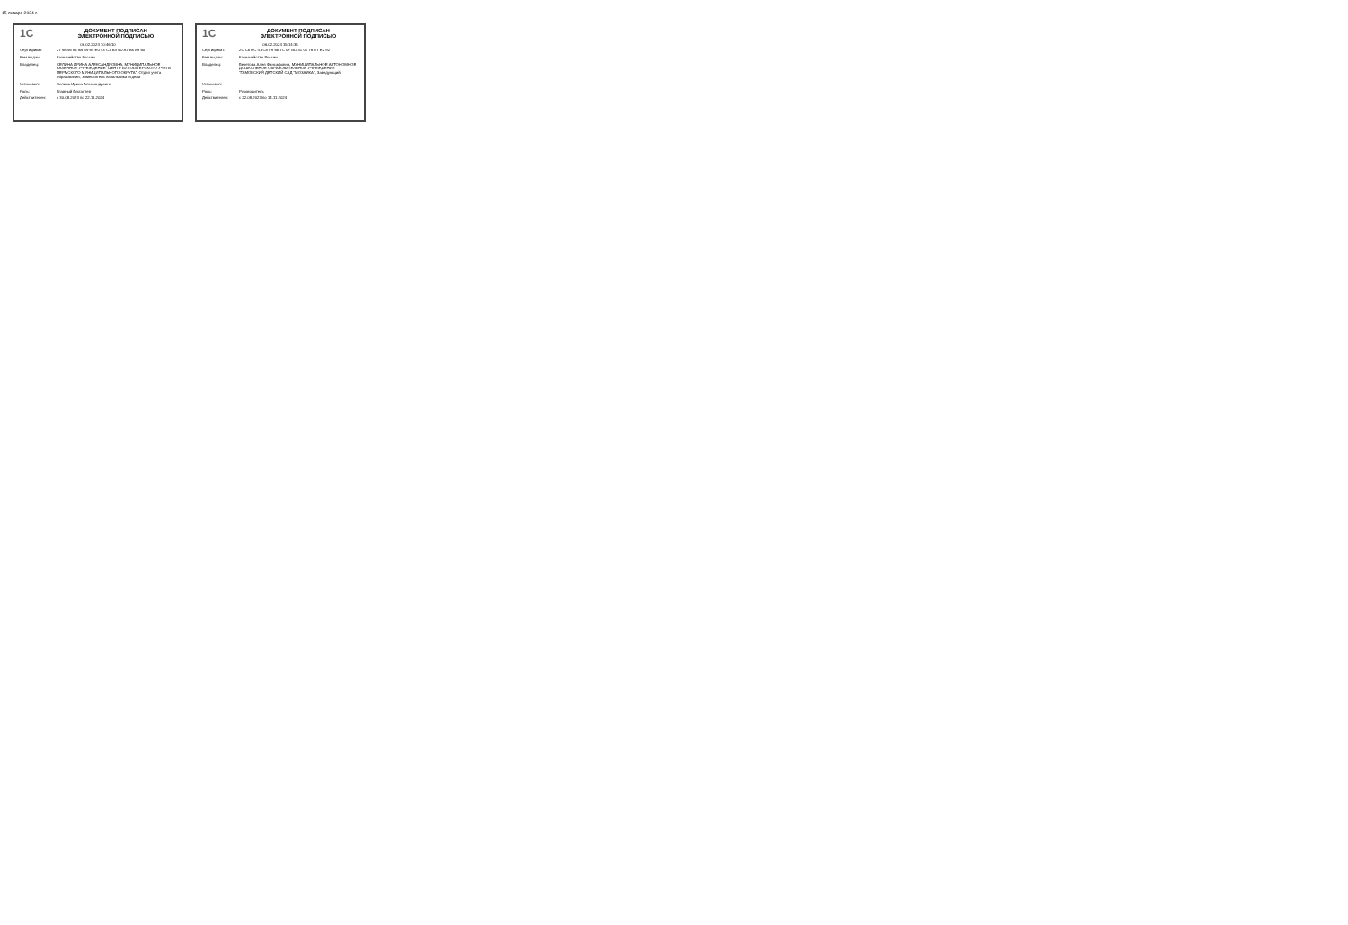15 января 2024 г.
1C
ДОКУМЕНТ ПОДПИСАН
ЭЛЕКТРОННОЙ ПОДПИСЬЮ
06.02.2024 10:46:10
| Сертификат: | 27 98 46 84 6A B9 64 E0 43 C1 B3 4D A7 A5 A9 60 |
| Кем выдан: | Казначейство России |
| Владелец: | СЕЛИНА ИРИНА АЛЕКСАНДРОВНА, МУНИЦИПАЛЬНОЕ КАЗЕННОЕ УЧРЕЖДЕНИЕ "ЦЕНТР БУХГАЛТЕРСКОГО УЧЕТА ПЕРМСКОГО МУНИЦИПАЛЬНОГО ОКРУГА", Отдел учета образования, Заместитель начальника отдела |
| Установил: | Селина Ирина Александровна |
| Роль: | Главный бухгалтер |
| Действителен: | с 30.08.2023 по 22.11.2024 |
1C
ДОКУМЕНТ ПОДПИСАН
ЭЛЕКТРОННОЙ ПОДПИСЬЮ
06.02.2024 15:14:35
| Сертификат: | 2C C5 EC 41 C8 F9 65 7C 0F BD 31 01 76 E7 E2 92 |
| Кем выдан: | Казначейство России |
| Владелец: | Бекетова Алия Фансафовна, МУНИЦИПАЛЬНОЕ АВТОНОМНОЕ ДОШКОЛЬНОЕ ОБРАЗОВАТЕЛЬНОЕ УЧРЕЖДЕНИЕ "ГАМОВСКИЙ ДЕТСКИЙ САД "МОЗАИКА", Заведующий |
| Установил: | |
| Роль: | Руководитель |
| Действителен: | с 22.08.2023 по 14.11.2024 |